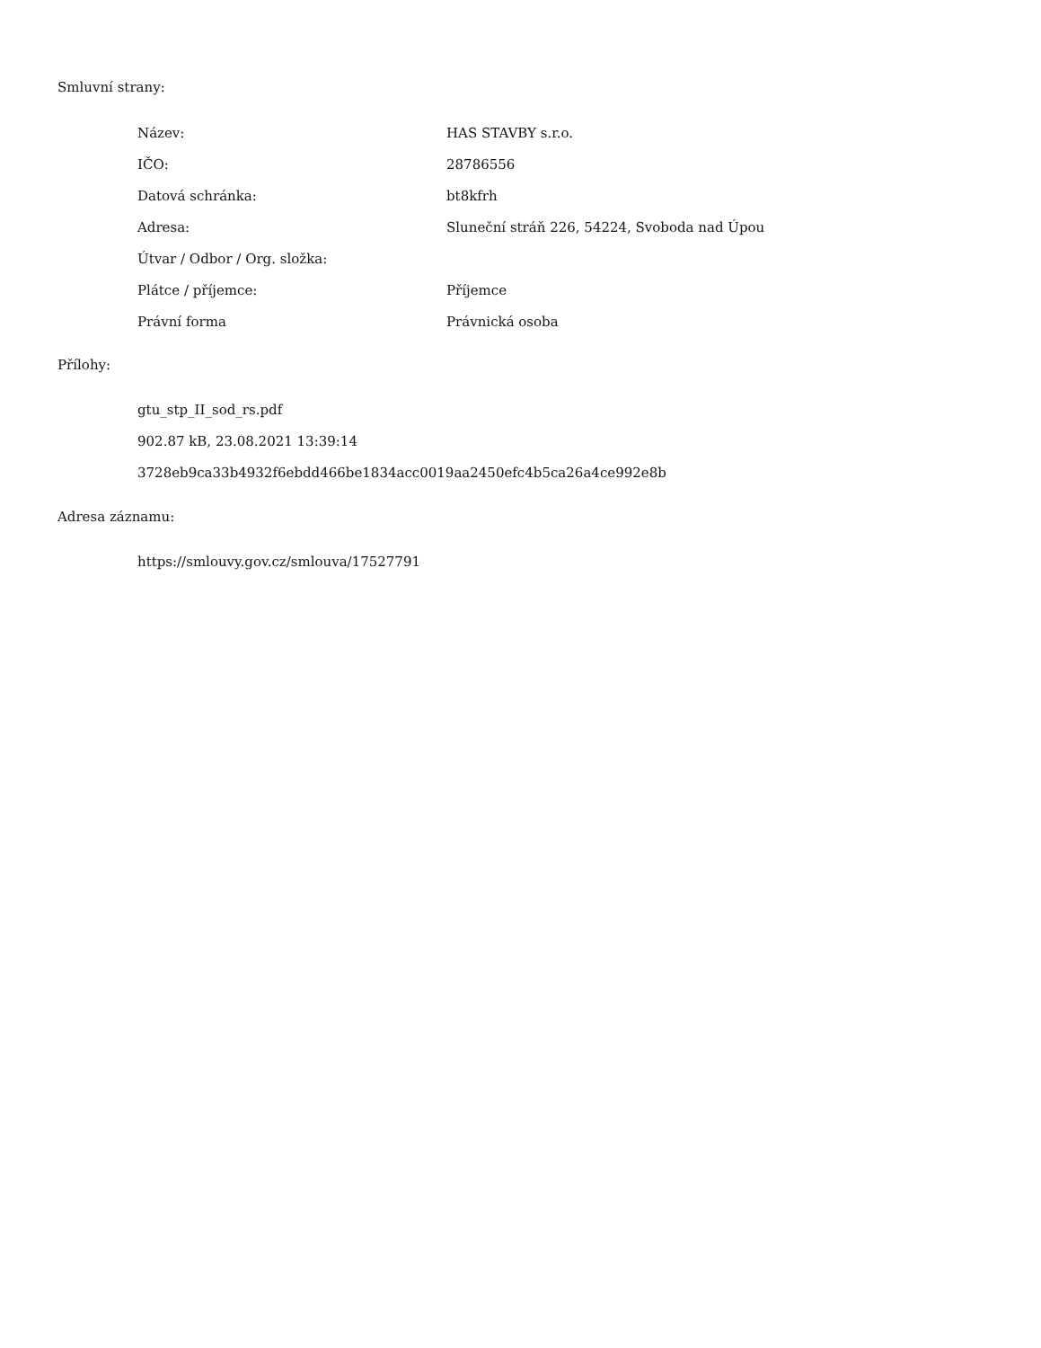Smluvní strany:
| Název: | HAS STAVBY s.r.o. |
| IČO: | 28786556 |
| Datová schránka: | bt8kfrh |
| Adresa: | Sluneční stráň 226, 54224, Svoboda nad Úpou |
| Útvar / Odbor / Org. složka: | |
| Plátce / příjemce: | Příjemce |
| Právní forma | Právnická osoba |
Přílohy:
gtu_stp_II_sod_rs.pdf
902.87 kB, 23.08.2021 13:39:14
3728eb9ca33b4932f6ebdd466be1834acc0019aa2450efc4b5ca26a4ce992e8b
Adresa záznamu:
https://smlouvy.gov.cz/smlouva/17527791